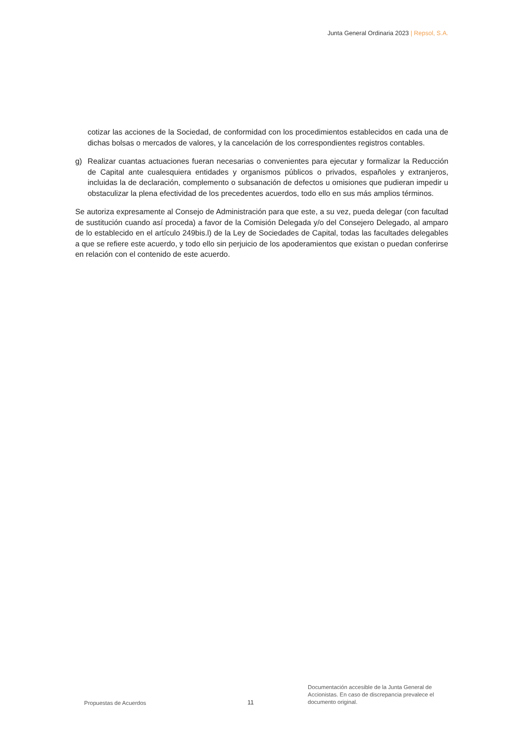Junta General Ordinaria 2023 | Repsol, S.A.
cotizar las acciones de la Sociedad, de conformidad con los procedimientos establecidos en cada una de dichas bolsas o mercados de valores, y la cancelación de los correspondientes registros contables.
g) Realizar cuantas actuaciones fueran necesarias o convenientes para ejecutar y formalizar la Reducción de Capital ante cualesquiera entidades y organismos públicos o privados, españoles y extranjeros, incluidas la de declaración, complemento o subsanación de defectos u omisiones que pudieran impedir u obstaculizar la plena efectividad de los precedentes acuerdos, todo ello en sus más amplios términos.
Se autoriza expresamente al Consejo de Administración para que este, a su vez, pueda delegar (con facultad de sustitución cuando así proceda) a favor de la Comisión Delegada y/o del Consejero Delegado, al amparo de lo establecido en el artículo 249bis.l) de la Ley de Sociedades de Capital, todas las facultades delegables a que se refiere este acuerdo, y todo ello sin perjuicio de los apoderamientos que existan o puedan conferirse en relación con el contenido de este acuerdo.
Propuestas de Acuerdos
11
Documentación accesible de la Junta General de Accionistas. En caso de discrepancia prevalece el documento original.